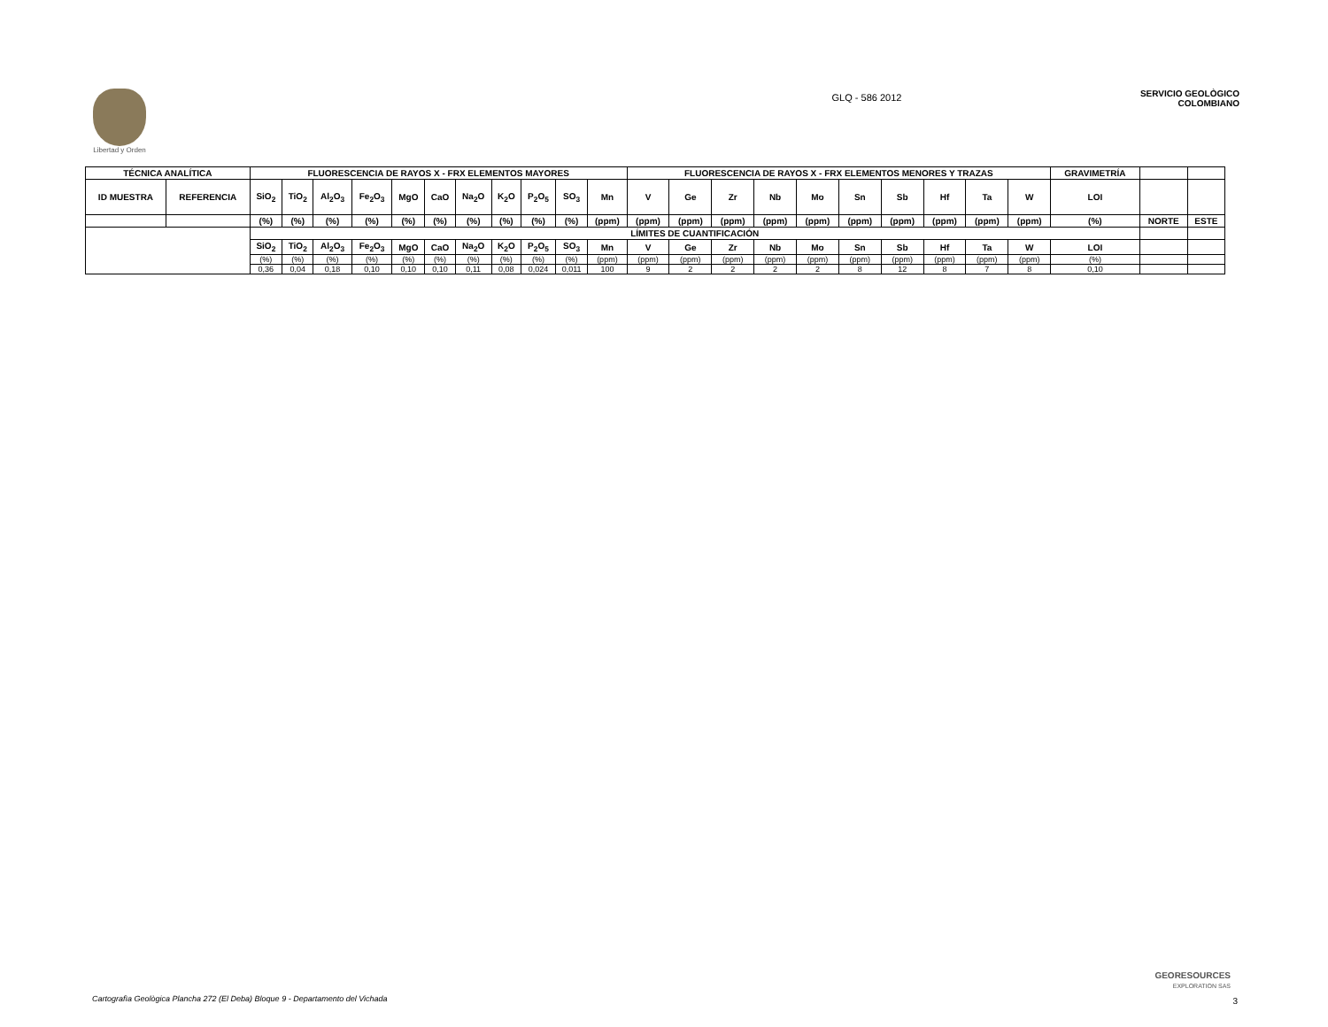Libertad y Orden
GLQ - 586 2012
SERVICIO GEOLÒGICO
COLOMBIANO
| TÉCNICA ANALÍTICA | | FLUORESCENCIA DE RAYOS X - FRX ELEMENTOS MAYORES | | | | | | | | | | | FLUORESCENCIA DE RAYOS X - FRX ELEMENTOS MENORES Y TRAZAS | | | | | | | | | | GRAVIMETRÍA | | |
| --- | --- | --- | --- | --- | --- | --- | --- | --- | --- | --- | --- | --- | --- | --- | --- | --- | --- | --- | --- | --- | --- | --- | --- | --- | --- |
| ID MUESTRA | REFERENCIA | SiO<sub>2</sub> | TiO<sub>2</sub> | Al<sub>2</sub>O<sub>3</sub> | Fe<sub>2</sub>O<sub>3</sub> | MgO | CaO | Na<sub>2</sub>O | K<sub>2</sub>O | P<sub>2</sub>O<sub>5</sub> | SO<sub>3</sub> | Mn | V | Ge | Zr | Nb | Mo | Sn | Sb | Hf | Ta | W | LOI | | |
| | | (%) | (%) | (%) | (%) | (%) | (%) | (%) | (%) | (%) | (%) | (ppm) | (ppm) | (ppm) | (ppm) | (ppm) | (ppm) | (ppm) | (ppm) | (ppm) | (ppm) | (ppm) | (%) | NORTE | ESTE |
| | | LÍMITES DE CUANTIFICACIÓN | | | | | | | | | | | | | | | | | | | | | | | |
| | | SiO<sub>2</sub> | TiO<sub>2</sub> | Al<sub>2</sub>O<sub>3</sub> | Fe<sub>2</sub>O<sub>3</sub> | MgO | CaO | Na<sub>2</sub>O | K<sub>2</sub>O | P<sub>2</sub>O<sub>5</sub> | SO<sub>3</sub> | Mn | V | Ge | Zr | Nb | Mo | Sn | Sb | Hf | Ta | W | LOI | | |
| | | (%) | (%) | (%) | (%) | (%) | (%) | (%) | (%) | (%) | (%) | (ppm) | (ppm) | (ppm) | (ppm) | (ppm) | (ppm) | (ppm) | (ppm) | (ppm) | (ppm) | (ppm) | (%) | | |
| | | 0,36 | 0,04 | 0,18 | 0,10 | 0,10 | 0,10 | 0,11 | 0,08 | 0,024 | 0,011 | 100 | 9 | 2 | 2 | 2 | 2 | 8 | 12 | 8 | 7 | 8 | 0,10 | | |
Cartografìa Geològica Plancha 272 (El Deba) Bloque 9 - Departamento del Vichada
GEORESOURCES
EXPLORATION SAS
3